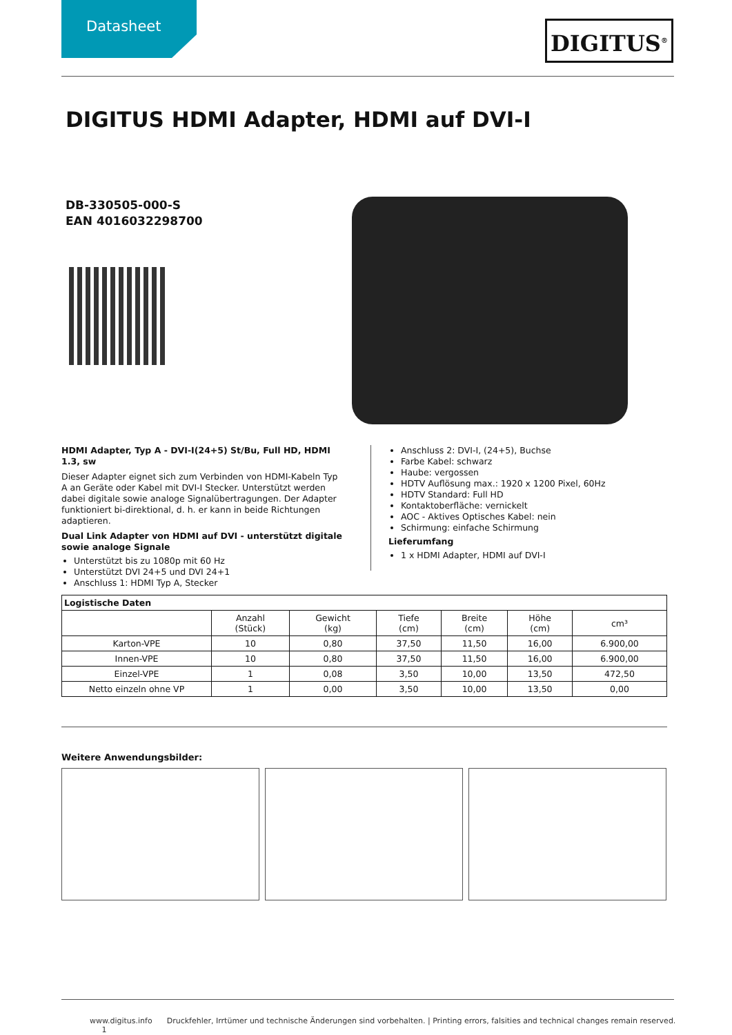Datasheet DIGITUS<sup>®</sup>
DIGITUS HDMI Adapter, HDMI auf DVI-I
DB-330505-000-S
EAN 4016032298700
HDMI Adapter, Typ A - DVI-I(24+5) St/Bu, Full HD, HDMI 1.3, sw
Dieser Adapter eignet sich zum Verbinden von HDMI-Kabeln Typ A an Geräte oder Kabel mit DVI-I Stecker. Unterstützt werden dabei digitale sowie analoge Signalübertragungen. Der Adapter funktioniert bi-direktional, d. h. er kann in beide Richtungen adaptieren.
Dual Link Adapter von HDMI auf DVI - unterstützt digitale sowie analoge Signale
Unterstützt bis zu 1080p mit 60 Hz
Unterstützt DVI 24+5 und DVI 24+1
Anschluss 1: HDMI Typ A, Stecker
Anschluss 2: DVI-I, (24+5), Buchse
Farbe Kabel: schwarz
Haube: vergossen
HDTV Auflösung max.: 1920 x 1200 Pixel, 60Hz
HDTV Standard: Full HD
Kontaktoberfläche: vernickelt
AOC - Aktives Optisches Kabel: nein
Schirmung: einfache Schirmung
Lieferumfang
1 x HDMI Adapter, HDMI auf DVI-I
| Logistische Daten | | | | | | |
| --- | --- | --- | --- | --- | --- | --- |
| | Anzahl (Stück) | Gewicht (kg) | Tiefe (cm) | Breite (cm) | Höhe (cm) | cm³ |
| Karton-VPE | 10 | 0,80 | 37,50 | 11,50 | 16,00 | 6.900,00 |
| Innen-VPE | 10 | 0,80 | 37,50 | 11,50 | 16,00 | 6.900,00 |
| Einzel-VPE | 1 | 0,08 | 3,50 | 10,00 | 13,50 | 472,50 |
| Netto einzeln ohne VP | 1 | 0,00 | 3,50 | 10,00 | 13,50 | 0,00 |
Weitere Anwendungsbilder:
www.digitus.info Druckfehler, Irrtümer und technische Änderungen sind vorbehalten. | Printing errors, falsities and technical changes remain reserved. 1